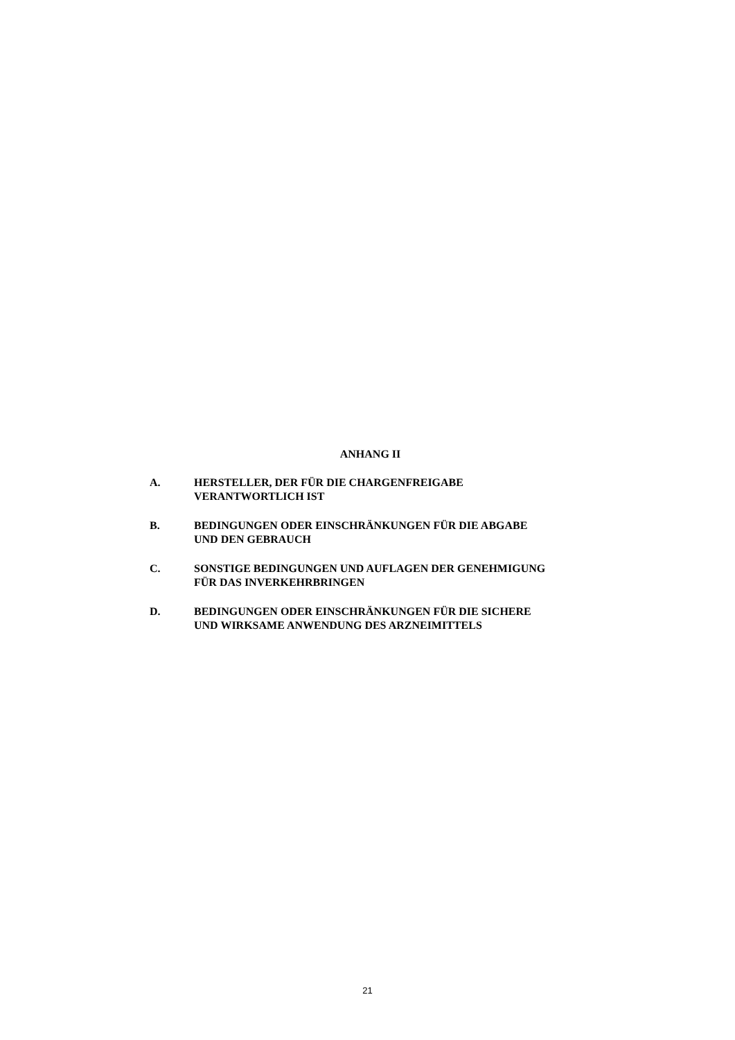ANHANG II
A. HERSTELLER, DER FÜR DIE CHARGENFREIGABE VERANTWORTLICH IST
B. BEDINGUNGEN ODER EINSCHRÄNKUNGEN FÜR DIE ABGABE UND DEN GEBRAUCH
C. SONSTIGE BEDINGUNGEN UND AUFLAGEN DER GENEHMIGUNG FÜR DAS INVERKEHRBRINGEN
D. BEDINGUNGEN ODER EINSCHRÄNKUNGEN FÜR DIE SICHERE UND WIRKSAME ANWENDUNG DES ARZNEIMITTELS
21